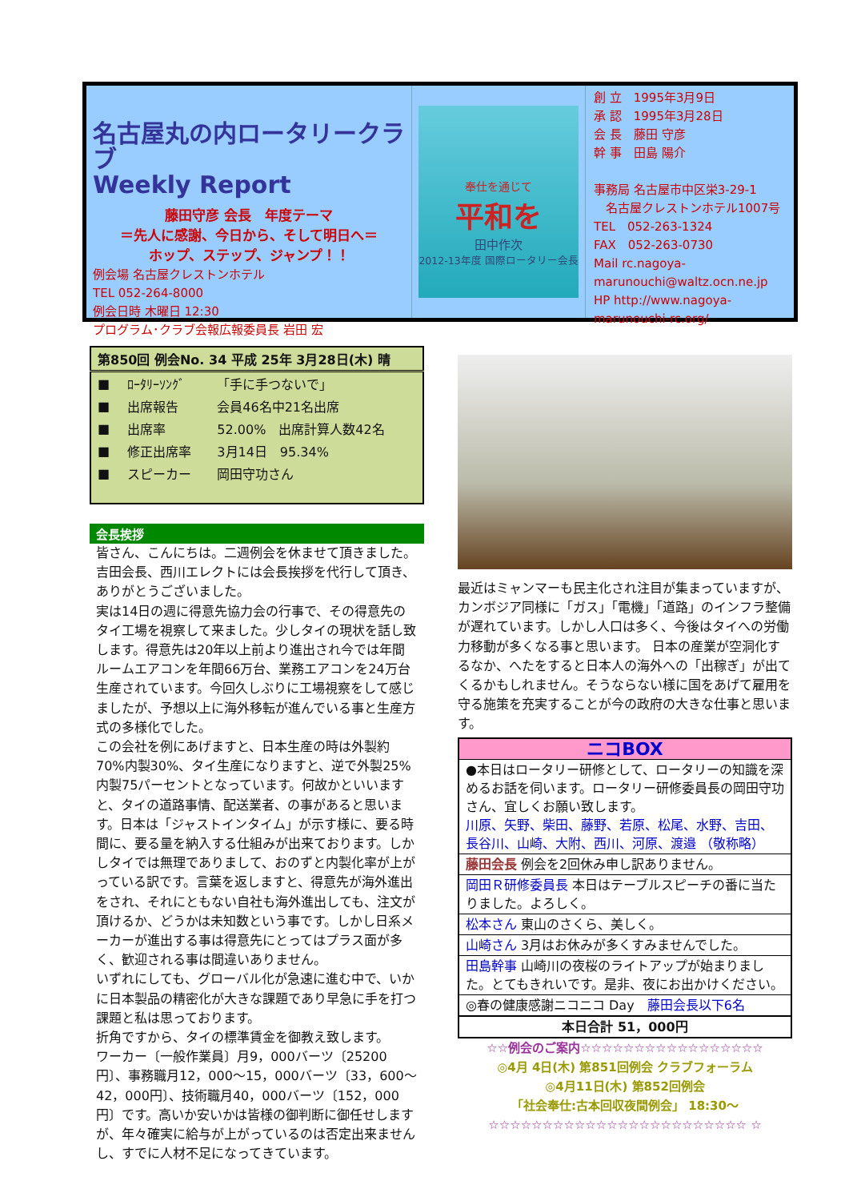名古屋丸の内ロータリークラブ
Weekly Report
藤田守彦 会長　年度テーマ
＝先人に感謝、今日から、そして明日へ＝
ホップ、ステップ、ジャンプ！！
例会場 名古屋クレストンホテル
TEL 052-264-8000
例会日時 木曜日 12:30
プログラム･クラブ会報広報委員長 岩田 宏
奉仕を通じて
平和を
田中作次
2012-13年度 国際ロータリー会長
創 立　1995年3月9日
承 認　1995年3月28日
会 長　藤田 守彦
幹 事　田島 陽介
事務局 名古屋市中区栄3-29-1
　名古屋クレストンホテル1007号
TEL　052-263-1324
FAX　052-263-0730
Mail rc.nagoya-marunouchi@waltz.ocn.ne.jp
HP http://www.nagoya-marunouchi-rc.org/
| 第850回 例会No. 34 平成 25年 3月28日(木) 晴 | | |
| --- | --- | --- |
| ■ | ﾛｰﾀﾘｰｿﾝｸﾞ | 「手に手つないで」 |
| ■ | 出席報告 | 会員46名中21名出席 |
| ■ | 出席率 | 52.00% 出席計算人数42名 |
| ■ | 修正出席率 | 3月14日 95.34% |
| ■ | スピーカー | 岡田守功さん |
会長挨拶
皆さん、こんにちは。二週例会を休ませて頂きました。吉田会長、西川エレクトには会長挨拶を代行して頂き、ありがとうございました。
実は14日の週に得意先協力会の行事で、その得意先のタイ工場を視察して来ました。少しタイの現状を話し致します。得意先は20年以上前より進出され今では年間ルームエアコンを年間66万台、業務エアコンを24万台生産されています。今回久しぶりに工場視察をして感じましたが、予想以上に海外移転が進んでいる事と生産方式の多様化でした。
この会社を例にあげますと、日本生産の時は外製約70%内製30%、タイ生産になりますと、逆で外製25%内製75パーセントとなっています。何故かといいますと、タイの道路事情、配送業者、の事があると思います。日本は「ジャストインタイム」が示す様に、要る時間に、要る量を納入する仕組みが出来ております。しかしタイでは無理でありまして、おのずと内製化率が上がっている訳です。言葉を返しますと、得意先が海外進出をされ、それにともない自社も海外進出しても、注文が頂けるか、どうかは未知数という事です。しかし日系メーカーが進出する事は得意先にとってはプラス面が多く、歓迎される事は間違いありません。
いずれにしても、グローバル化が急速に進む中で、いかに日本製品の精密化が大きな課題であり早急に手を打つ課題と私は思っております。
折角ですから、タイの標準賃金を御教え致します。
ワーカー〔一般作業員〕月9，000バーツ〔25200円〕、事務職月12，000～15，000バーツ〔33，600～42，000円〕、技術職月40，000バーツ〔152，000円〕です。高いか安いかは皆様の御判断に御任せしますが、年々確実に給与が上がっているのは否定出来ませんし、すでに人材不足になってきています。
最近はミャンマーも民主化され注目が集まっていますが、カンボジア同様に「ガス」「電機」「道路」のインフラ整備が遅れています。しかし人口は多く、今後はタイへの労働力移動が多くなる事と思います。 日本の産業が空洞化するなか、へたをすると日本人の海外への「出稼ぎ」が出てくるかもしれません。そうならない様に国をあげて雇用を守る施策を充実することが今の政府の大きな仕事と思います。
| ニコBOX |
| ●本日はロータリー研修として、ロータリーの知識を深めるお話を伺います。ロータリー研修委員長の岡田守功さん、宜しくお願い致します。 川原、矢野、柴田、藤野、若原、松尾、水野、吉田、長谷川、山崎、大附、西川、河原、渡邉 （敬称略） |
| 藤田会長 例会を2回休み申し訳ありません。 |
| 岡田Ｒ研修委員長 本日はテーブルスピーチの番に当たりました。よろしく。 |
| 松本さん 東山のさくら、美しく。 |
| 山崎さん 3月はお休みが多くすみませんでした。 |
| 田島幹事 山崎川の夜桜のライトアップが始まりました。とてもきれいです。是非、夜にお出かけください。 |
| ◎春の健康感謝ニコニコ Day 藤田会長以下6名 |
| 本日合計 51，000円 |
☆☆例会のご案内☆☆☆☆☆☆☆☆☆☆☆☆☆☆☆☆☆
◎4月 4日(木) 第851回例会 クラブフォーラム
◎4月11日(木) 第852回例会
「社会奉仕:古本回収夜間例会」 18:30～
☆☆☆☆☆☆☆☆☆☆☆☆☆☆☆☆☆☆☆☆☆☆☆☆ ☆